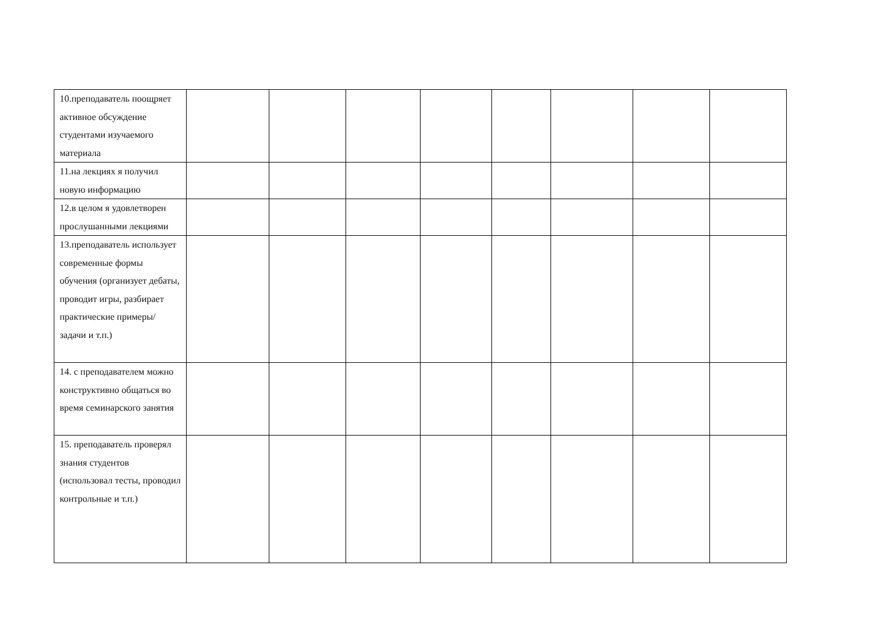| 10.преподаватель поощряет активное обсуждение студентами изучаемого материала | | | | | | | | |
| 11.на лекциях я получил новую информацию | | | | | | | | |
| 12.в целом я удовлетворен прослушанными лекциями | | | | | | | | |
| 13.преподаватель использует современные формы обучения (организует дебаты, проводит игры, разбирает практические примеры/задачи и т.п.) | | | | | | | | |
| 14. с преподавателем можно конструктивно общаться во время семинарского занятия | | | | | | | | |
| 15. преподаватель проверял знания студентов (использовал тесты, проводил контрольные и т.п.) | | | | | | | | |